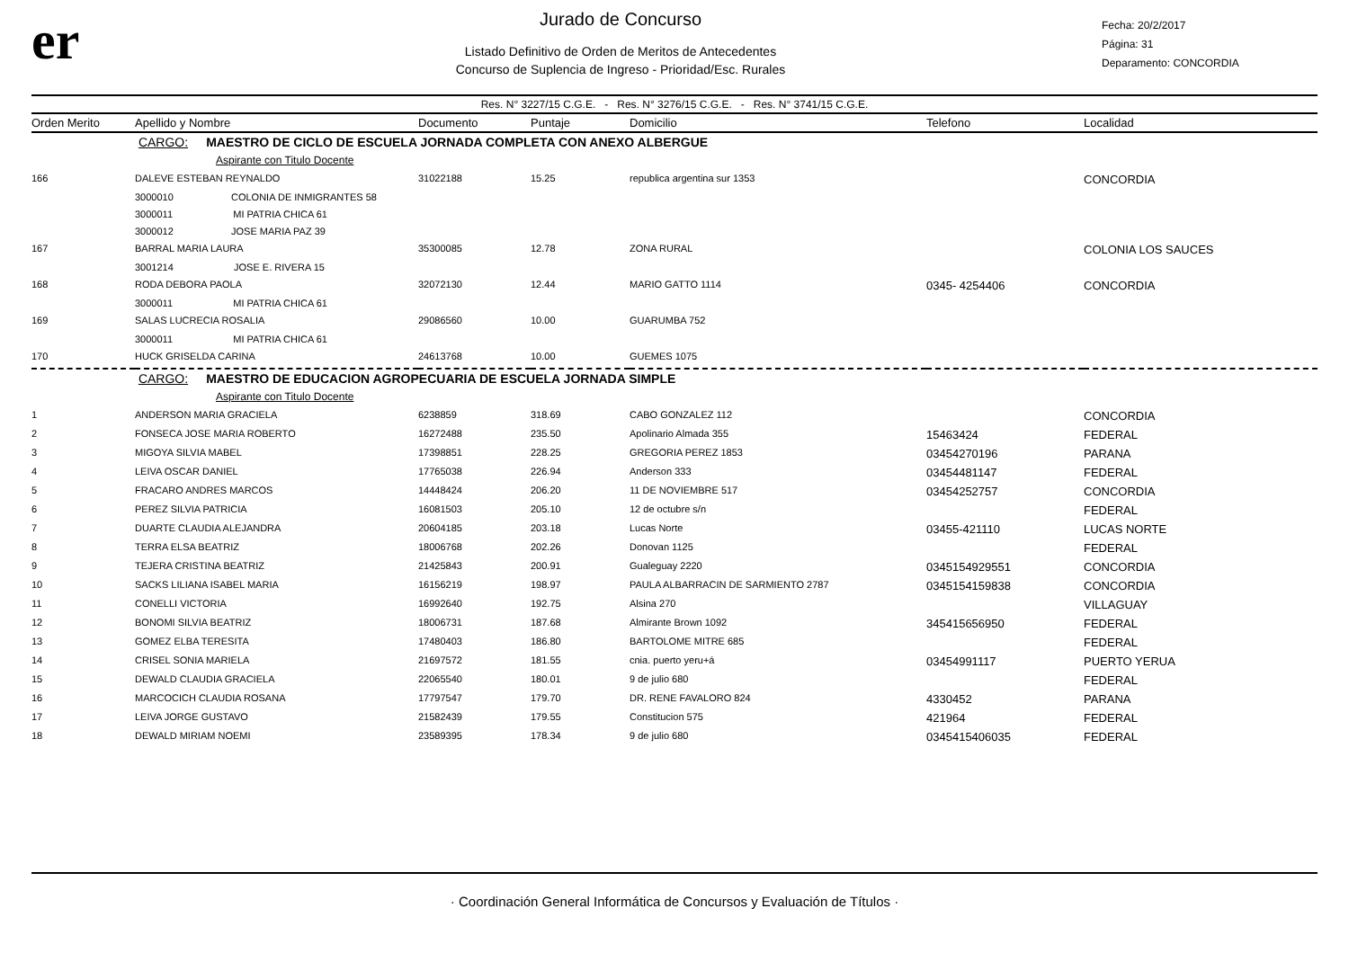er
Jurado de Concurso
Listado Definitivo de Orden de Meritos de Antecedentes
Concurso de Suplencia de Ingreso - Prioridad/Esc. Rurales
Fecha: 20/2/2017
Página: 31
Deparamento: CONCORDIA
Res. N° 3227/15 C.G.E. - Res. N° 3276/15 C.G.E. - Res. N° 3741/15 C.G.E.
| Orden Merito | Apellido y Nombre | Documento | Puntaje | Domicilio | Telefono | Localidad |
| --- | --- | --- | --- | --- | --- | --- |
| | CARGO: MAESTRO DE CICLO DE ESCUELA JORNADA COMPLETA CON ANEXO ALBERGUE | | | | | |
| Aspirante con Titulo Docente | | | | | | |
| 166 | DALEVE ESTEBAN REYNALDO | 31022188 | 15.25 | republica argentina sur 1353 | | CONCORDIA |
| | 3000010 COLONIA DE INMIGRANTES 58 | | | | | |
| | 3000011 MI PATRIA CHICA 61 | | | | | |
| | 3000012 JOSE MARIA PAZ 39 | | | | | |
| 167 | BARRAL MARIA LAURA | 35300085 | 12.78 | ZONA RURAL | | COLONIA LOS SAUCES |
| | 3001214 JOSE E. RIVERA 15 | | | | | |
| 168 | RODA DEBORA PAOLA | 32072130 | 12.44 | MARIO GATTO 1114 | 0345- 4254406 | CONCORDIA |
| | 3000011 MI PATRIA CHICA 61 | | | | | |
| 169 | SALAS LUCRECIA ROSALIA | 29086560 | 10.00 | GUARUMBA 752 | | |
| | 3000011 MI PATRIA CHICA 61 | | | | | |
| 170 | HUCK GRISELDA CARINA | 24613768 | 10.00 | GUEMES 1075 | | |
| | CARGO: MAESTRO DE EDUCACION AGROPECUARIA DE ESCUELA JORNADA SIMPLE | | | | | |
| Aspirante con Titulo Docente | | | | | | |
| 1 | ANDERSON MARIA GRACIELA | 6238859 | 318.69 | CABO GONZALEZ 112 | | CONCORDIA |
| 2 | FONSECA JOSE MARIA ROBERTO | 16272488 | 235.50 | Apolinario Almada 355 | 15463424 | FEDERAL |
| 3 | MIGOYA SILVIA MABEL | 17398851 | 228.25 | GREGORIA PEREZ 1853 | 03454270196 | PARANA |
| 4 | LEIVA OSCAR DANIEL | 17765038 | 226.94 | Anderson 333 | 03454481147 | FEDERAL |
| 5 | FRACARO ANDRES MARCOS | 14448424 | 206.20 | 11 DE NOVIEMBRE 517 | 03454252757 | CONCORDIA |
| 6 | PEREZ SILVIA PATRICIA | 16081503 | 205.10 | 12 de octubre s/n | | FEDERAL |
| 7 | DUARTE CLAUDIA ALEJANDRA | 20604185 | 203.18 | Lucas Norte | 03455-421110 | LUCAS NORTE |
| 8 | TERRA ELSA BEATRIZ | 18006768 | 202.26 | Donovan 1125 | | FEDERAL |
| 9 | TEJERA CRISTINA BEATRIZ | 21425843 | 200.91 | Gualeguay 2220 | 0345154929551 | CONCORDIA |
| 10 | SACKS LILIANA ISABEL MARIA | 16156219 | 198.97 | PAULA ALBARRACIN DE SARMIENTO 2787 | 0345154159838 | CONCORDIA |
| 11 | CONELLI VICTORIA | 16992640 | 192.75 | Alsina 270 | | VILLAGUAY |
| 12 | BONOMI SILVIA BEATRIZ | 18006731 | 187.68 | Almirante Brown 1092 | 345415656950 | FEDERAL |
| 13 | GOMEZ ELBA TERESITA | 17480403 | 186.80 | BARTOLOME MITRE 685 | | FEDERAL |
| 14 | CRISEL SONIA MARIELA | 21697572 | 181.55 | cnia. puerto yeru+á | 03454991117 | PUERTO YERUA |
| 15 | DEWALD CLAUDIA GRACIELA | 22065540 | 180.01 | 9 de julio 680 | | FEDERAL |
| 16 | MARCOCICH CLAUDIA ROSANA | 17797547 | 179.70 | DR. RENE FAVALORO 824 | 4330452 | PARANA |
| 17 | LEIVA JORGE GUSTAVO | 21582439 | 179.55 | Constitucion 575 | 421964 | FEDERAL |
| 18 | DEWALD MIRIAM NOEMI | 23589395 | 178.34 | 9 de julio 680 | 0345415406035 | FEDERAL |
· Coordinación General Informática de Concursos y Evaluación de Títulos ·